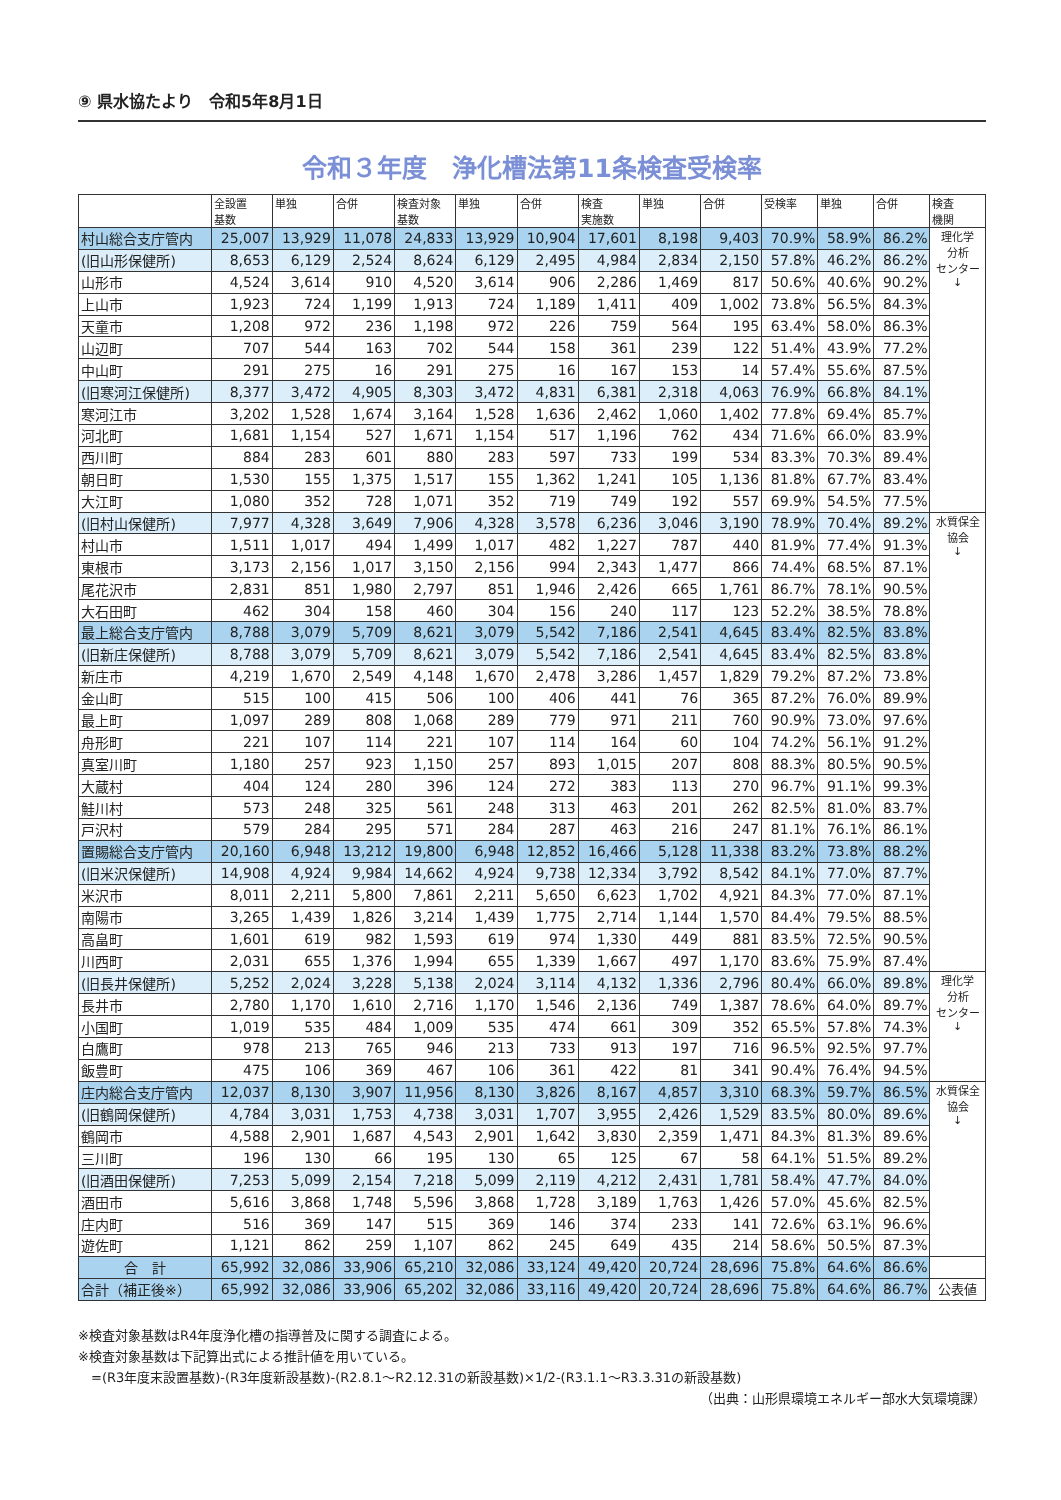⑨ 県水協たより　令和5年8月1日
令和３年度　浄化槽法第11条検査受検率
| | 全設置 基数 | 単独 | 合併 | 検査対象 基数 | 単独 | 合併 | 検査 実施数 | 単独 | 合併 | 受検率 | 単独 | 合併 | 検査 機関 |
| --- | --- | --- | --- | --- | --- | --- | --- | --- | --- | --- | --- | --- | --- |
| 村山総合支庁管内 | 25,007 | 13,929 | 11,078 | 24,833 | 13,929 | 10,904 | 17,601 | 8,198 | 9,403 | 70.9% | 58.9% | 86.2% | 理化学 分析 センター ↓ |
| (旧山形保健所) | 8,653 | 6,129 | 2,524 | 8,624 | 6,129 | 2,495 | 4,984 | 2,834 | 2,150 | 57.8% | 46.2% | 86.2% | |
| 山形市 | 4,524 | 3,614 | 910 | 4,520 | 3,614 | 906 | 2,286 | 1,469 | 817 | 50.6% | 40.6% | 90.2% | |
| 上山市 | 1,923 | 724 | 1,199 | 1,913 | 724 | 1,189 | 1,411 | 409 | 1,002 | 73.8% | 56.5% | 84.3% | |
| 天童市 | 1,208 | 972 | 236 | 1,198 | 972 | 226 | 759 | 564 | 195 | 63.4% | 58.0% | 86.3% | |
| 山辺町 | 707 | 544 | 163 | 702 | 544 | 158 | 361 | 239 | 122 | 51.4% | 43.9% | 77.2% | |
| 中山町 | 291 | 275 | 16 | 291 | 275 | 16 | 167 | 153 | 14 | 57.4% | 55.6% | 87.5% | |
| (旧寒河江保健所) | 8,377 | 3,472 | 4,905 | 8,303 | 3,472 | 4,831 | 6,381 | 2,318 | 4,063 | 76.9% | 66.8% | 84.1% | |
| 寒河江市 | 3,202 | 1,528 | 1,674 | 3,164 | 1,528 | 1,636 | 2,462 | 1,060 | 1,402 | 77.8% | 69.4% | 85.7% | |
| 河北町 | 1,681 | 1,154 | 527 | 1,671 | 1,154 | 517 | 1,196 | 762 | 434 | 71.6% | 66.0% | 83.9% | |
| 西川町 | 884 | 283 | 601 | 880 | 283 | 597 | 733 | 199 | 534 | 83.3% | 70.3% | 89.4% | |
| 朝日町 | 1,530 | 155 | 1,375 | 1,517 | 155 | 1,362 | 1,241 | 105 | 1,136 | 81.8% | 67.7% | 83.4% | |
| 大江町 | 1,080 | 352 | 728 | 1,071 | 352 | 719 | 749 | 192 | 557 | 69.9% | 54.5% | 77.5% | |
| (旧村山保健所) | 7,977 | 4,328 | 3,649 | 7,906 | 4,328 | 3,578 | 6,236 | 3,046 | 3,190 | 78.9% | 70.4% | 89.2% | 水質保全 協会 ↓ |
| 村山市 | 1,511 | 1,017 | 494 | 1,499 | 1,017 | 482 | 1,227 | 787 | 440 | 81.9% | 77.4% | 91.3% | |
| 東根市 | 3,173 | 2,156 | 1,017 | 3,150 | 2,156 | 994 | 2,343 | 1,477 | 866 | 74.4% | 68.5% | 87.1% | |
| 尾花沢市 | 2,831 | 851 | 1,980 | 2,797 | 851 | 1,946 | 2,426 | 665 | 1,761 | 86.7% | 78.1% | 90.5% | |
| 大石田町 | 462 | 304 | 158 | 460 | 304 | 156 | 240 | 117 | 123 | 52.2% | 38.5% | 78.8% | |
| 最上総合支庁管内 | 8,788 | 3,079 | 5,709 | 8,621 | 3,079 | 5,542 | 7,186 | 2,541 | 4,645 | 83.4% | 82.5% | 83.8% | |
| (旧新庄保健所) | 8,788 | 3,079 | 5,709 | 8,621 | 3,079 | 5,542 | 7,186 | 2,541 | 4,645 | 83.4% | 82.5% | 83.8% | |
| 新庄市 | 4,219 | 1,670 | 2,549 | 4,148 | 1,670 | 2,478 | 3,286 | 1,457 | 1,829 | 79.2% | 87.2% | 73.8% | |
| 金山町 | 515 | 100 | 415 | 506 | 100 | 406 | 441 | 76 | 365 | 87.2% | 76.0% | 89.9% | |
| 最上町 | 1,097 | 289 | 808 | 1,068 | 289 | 779 | 971 | 211 | 760 | 90.9% | 73.0% | 97.6% | |
| 舟形町 | 221 | 107 | 114 | 221 | 107 | 114 | 164 | 60 | 104 | 74.2% | 56.1% | 91.2% | |
| 真室川町 | 1,180 | 257 | 923 | 1,150 | 257 | 893 | 1,015 | 207 | 808 | 88.3% | 80.5% | 90.5% | |
| 大蔵村 | 404 | 124 | 280 | 396 | 124 | 272 | 383 | 113 | 270 | 96.7% | 91.1% | 99.3% | |
| 鮭川村 | 573 | 248 | 325 | 561 | 248 | 313 | 463 | 201 | 262 | 82.5% | 81.0% | 83.7% | |
| 戸沢村 | 579 | 284 | 295 | 571 | 284 | 287 | 463 | 216 | 247 | 81.1% | 76.1% | 86.1% | |
| 置賜総合支庁管内 | 20,160 | 6,948 | 13,212 | 19,800 | 6,948 | 12,852 | 16,466 | 5,128 | 11,338 | 83.2% | 73.8% | 88.2% | |
| (旧米沢保健所) | 14,908 | 4,924 | 9,984 | 14,662 | 4,924 | 9,738 | 12,334 | 3,792 | 8,542 | 84.1% | 77.0% | 87.7% | |
| 米沢市 | 8,011 | 2,211 | 5,800 | 7,861 | 2,211 | 5,650 | 6,623 | 1,702 | 4,921 | 84.3% | 77.0% | 87.1% | |
| 南陽市 | 3,265 | 1,439 | 1,826 | 3,214 | 1,439 | 1,775 | 2,714 | 1,144 | 1,570 | 84.4% | 79.5% | 88.5% | |
| 高畠町 | 1,601 | 619 | 982 | 1,593 | 619 | 974 | 1,330 | 449 | 881 | 83.5% | 72.5% | 90.5% | |
| 川西町 | 2,031 | 655 | 1,376 | 1,994 | 655 | 1,339 | 1,667 | 497 | 1,170 | 83.6% | 75.9% | 87.4% | |
| (旧長井保健所) | 5,252 | 2,024 | 3,228 | 5,138 | 2,024 | 3,114 | 4,132 | 1,336 | 2,796 | 80.4% | 66.0% | 89.8% | 理化学 分析 センター ↓ |
| 長井市 | 2,780 | 1,170 | 1,610 | 2,716 | 1,170 | 1,546 | 2,136 | 749 | 1,387 | 78.6% | 64.0% | 89.7% | |
| 小国町 | 1,019 | 535 | 484 | 1,009 | 535 | 474 | 661 | 309 | 352 | 65.5% | 57.8% | 74.3% | |
| 白鷹町 | 978 | 213 | 765 | 946 | 213 | 733 | 913 | 197 | 716 | 96.5% | 92.5% | 97.7% | |
| 飯豊町 | 475 | 106 | 369 | 467 | 106 | 361 | 422 | 81 | 341 | 90.4% | 76.4% | 94.5% | |
| 庄内総合支庁管内 | 12,037 | 8,130 | 3,907 | 11,956 | 8,130 | 3,826 | 8,167 | 4,857 | 3,310 | 68.3% | 59.7% | 86.5% | 水質保全 協会 ↓ |
| (旧鶴岡保健所) | 4,784 | 3,031 | 1,753 | 4,738 | 3,031 | 1,707 | 3,955 | 2,426 | 1,529 | 83.5% | 80.0% | 89.6% | |
| 鶴岡市 | 4,588 | 2,901 | 1,687 | 4,543 | 2,901 | 1,642 | 3,830 | 2,359 | 1,471 | 84.3% | 81.3% | 89.6% | |
| 三川町 | 196 | 130 | 66 | 195 | 130 | 65 | 125 | 67 | 58 | 64.1% | 51.5% | 89.2% | |
| (旧酒田保健所) | 7,253 | 5,099 | 2,154 | 7,218 | 5,099 | 2,119 | 4,212 | 2,431 | 1,781 | 58.4% | 47.7% | 84.0% | |
| 酒田市 | 5,616 | 3,868 | 1,748 | 5,596 | 3,868 | 1,728 | 3,189 | 1,763 | 1,426 | 57.0% | 45.6% | 82.5% | |
| 庄内町 | 516 | 369 | 147 | 515 | 369 | 146 | 374 | 233 | 141 | 72.6% | 63.1% | 96.6% | |
| 遊佐町 | 1,121 | 862 | 259 | 1,107 | 862 | 245 | 649 | 435 | 214 | 58.6% | 50.5% | 87.3% | |
| 合 計 | 65,992 | 32,086 | 33,906 | 65,210 | 32,086 | 33,124 | 49,420 | 20,724 | 28,696 | 75.8% | 64.6% | 86.6% | |
| 合計（補正後※） | 65,992 | 32,086 | 33,906 | 65,202 | 32,086 | 33,116 | 49,420 | 20,724 | 28,696 | 75.8% | 64.6% | 86.7% | 公表値 |
※検査対象基数はR4年度浄化槽の指導普及に関する調査による。
※検査対象基数は下記算出式による推計値を用いている。
　=(R3年度末設置基数)-(R3年度新設基数)-(R2.8.1～R2.12.31の新設基数)×1/2-(R3.1.1～R3.3.31の新設基数)
（出典：山形県環境エネルギー部水大気環境課）